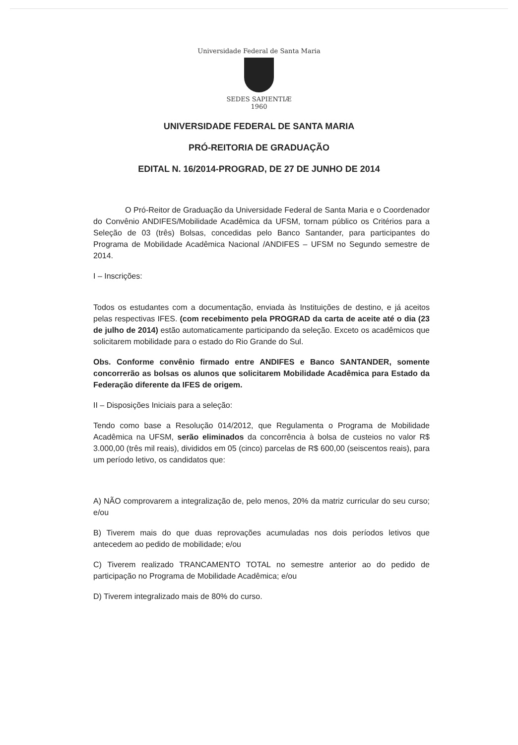Universidade Federal de Santa Maria
SEDES SAPIENTIÆ
1960
UNIVERSIDADE FEDERAL DE SANTA MARIA
PRÓ-REITORIA DE GRADUAÇÃO
EDITAL N. 16/2014-PROGRAD, DE 27 DE JUNHO DE 2014
O Pró-Reitor de Graduação da Universidade Federal de Santa Maria e o Coordenador do Convênio ANDIFES/Mobilidade Acadêmica da UFSM, tornam público os Critérios para a Seleção de 03 (três) Bolsas, concedidas pelo Banco Santander, para participantes do Programa de Mobilidade Acadêmica Nacional /ANDIFES – UFSM no Segundo semestre de 2014.
I – Inscrições:
Todos os estudantes com a documentação, enviada às Instituições de destino, e já aceitos pelas respectivas IFES. (com recebimento pela PROGRAD da carta de aceite até o dia (23 de julho de 2014) estão automaticamente participando da seleção. Exceto os acadêmicos que solicitarem mobilidade para o estado do Rio Grande do Sul.
Obs. Conforme convênio firmado entre ANDIFES e Banco SANTANDER, somente concorrerão as bolsas os alunos que solicitarem Mobilidade Acadêmica para Estado da Federação diferente da IFES de origem.
II – Disposições Iniciais para a seleção:
Tendo como base a Resolução 014/2012, que Regulamenta o Programa de Mobilidade Acadêmica na UFSM, serão eliminados da concorrência à bolsa de custeios no valor R$ 3.000,00 (três mil reais), divididos em 05 (cinco) parcelas de R$ 600,00 (seiscentos reais), para um período letivo, os candidatos que:
A) NÃO comprovarem a integralização de, pelo menos, 20% da matriz curricular do seu curso; e/ou
B) Tiverem mais do que duas reprovações acumuladas nos dois períodos letivos que antecedem ao pedido de mobilidade; e/ou
C) Tiverem realizado TRANCAMENTO TOTAL no semestre anterior ao do pedido de participação no Programa de Mobilidade Acadêmica; e/ou
D) Tiverem integralizado mais de 80% do curso.